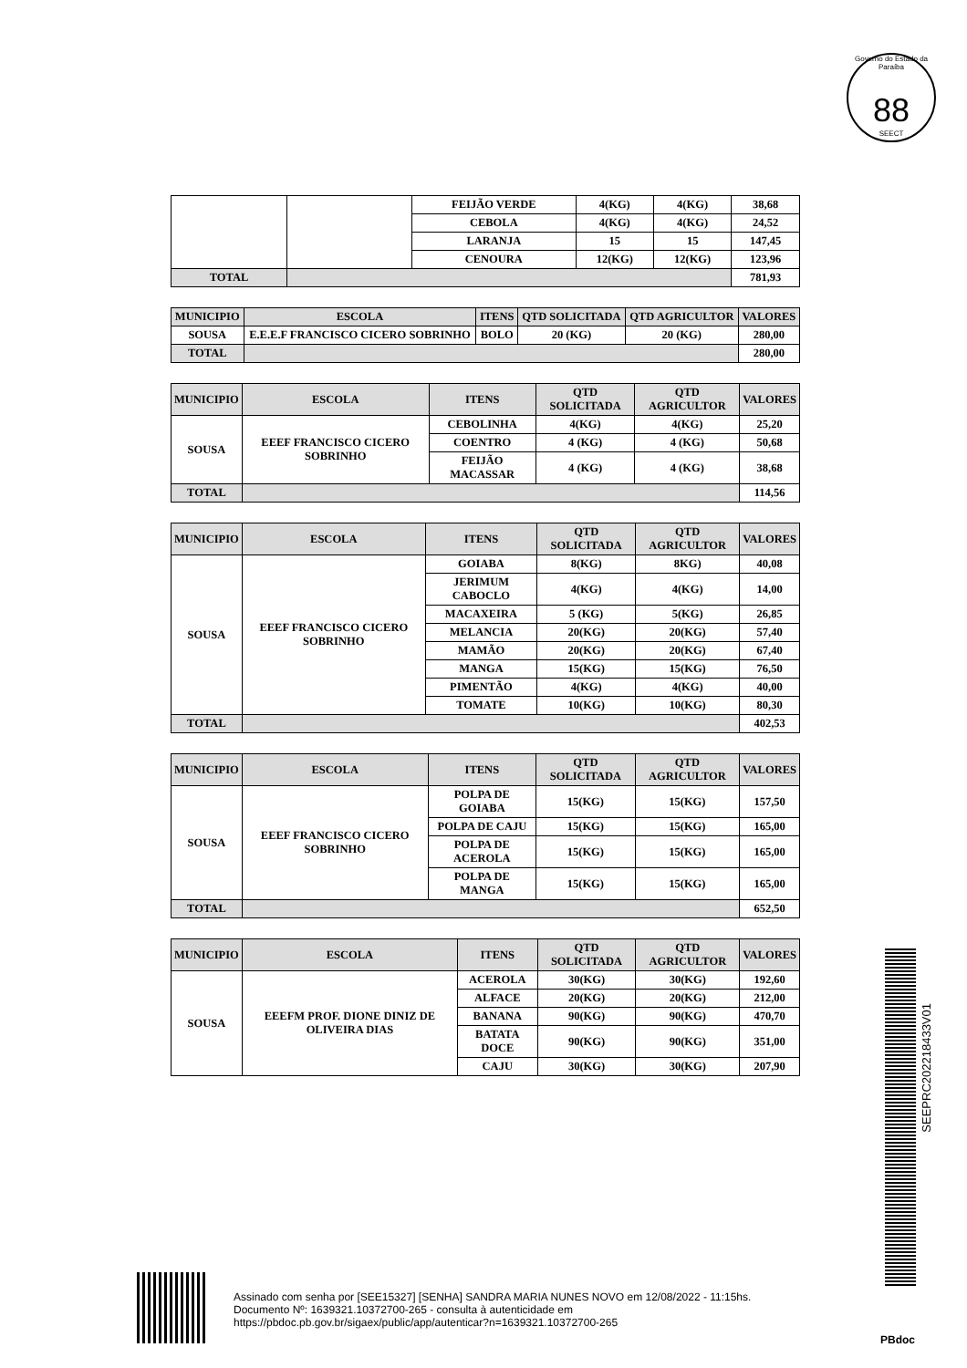Governo do Estado da Paraíba
88
SEECT
| | | FEIJÃO VERDE | 4(KG) | 4(KG) | 38,68 |
| | | CEBOLA | 4(KG) | 4(KG) | 24,52 |
| | | LARANJA | 15 | 15 | 147,45 |
| | | CENOURA | 12(KG) | 12(KG) | 123,96 |
| TOTAL | | | | | 781,93 |
| MUNICIPIO | ESCOLA | ITENS | QTD SOLICITADA | QTD AGRICULTOR | VALORES |
| --- | --- | --- | --- | --- | --- |
| SOUSA | E.E.E.F FRANCISCO CICERO SOBRINHO | BOLO | 20 (KG) | 20 (KG) | 280,00 |
| TOTAL | | | | | 280,00 |
| MUNICIPIO | ESCOLA | ITENS | QTD SOLICITADA | QTD AGRICULTOR | VALORES |
| --- | --- | --- | --- | --- | --- |
| SOUSA | EEEF FRANCISCO CICERO SOBRINHO | CEBOLINHA | 4(KG) | 4(KG) | 25,20 |
| | | COENTRO | 4 (KG) | 4 (KG) | 50,68 |
| | | FEIJÃO MACASSAR | 4 (KG) | 4 (KG) | 38,68 |
| TOTAL | | | | | 114,56 |
| MUNICIPIO | ESCOLA | ITENS | QTD SOLICITADA | QTD AGRICULTOR | VALORES |
| --- | --- | --- | --- | --- | --- |
| SOUSA | EEEF FRANCISCO CICERO SOBRINHO | GOIABA | 8(KG) | 8KG) | 40,08 |
| | | JERIMUM CABOCLO | 4(KG) | 4(KG) | 14,00 |
| | | MACAXEIRA | 5 (KG) | 5(KG) | 26,85 |
| | | MELANCIA | 20(KG) | 20(KG) | 57,40 |
| | | MAMÃO | 20(KG) | 20(KG) | 67,40 |
| | | MANGA | 15(KG) | 15(KG) | 76,50 |
| | | PIMENTÃO | 4(KG) | 4(KG) | 40,00 |
| | | TOMATE | 10(KG) | 10(KG) | 80,30 |
| TOTAL | | | | | 402,53 |
| MUNICIPIO | ESCOLA | ITENS | QTD SOLICITADA | QTD AGRICULTOR | VALORES |
| --- | --- | --- | --- | --- | --- |
| SOUSA | EEEF FRANCISCO CICERO SOBRINHO | POLPA DE GOIABA | 15(KG) | 15(KG) | 157,50 |
| | | POLPA DE CAJU | 15(KG) | 15(KG) | 165,00 |
| | | POLPA DE ACEROLA | 15(KG) | 15(KG) | 165,00 |
| | | POLPA DE MANGA | 15(KG) | 15(KG) | 165,00 |
| TOTAL | | | | | 652,50 |
| MUNICIPIO | ESCOLA | ITENS | QTD SOLICITADA | QTD AGRICULTOR | VALORES |
| --- | --- | --- | --- | --- | --- |
| SOUSA | EEEFM PROF. DIONE DINIZ DE OLIVEIRA DIAS | ACEROLA | 30(KG) | 30(KG) | 192,60 |
| | | ALFACE | 20(KG) | 20(KG) | 212,00 |
| | | BANANA | 90(KG) | 90(KG) | 470,70 |
| | | BATATA DOCE | 90(KG) | 90(KG) | 351,00 |
| | | CAJU | 30(KG) | 30(KG) | 207,90 |
SEEPRC202218433V01
Assinado com senha por [SEE15327] [SENHA] SANDRA MARIA NUNES NOVO em 12/08/2022 - 11:15hs.
Documento Nº: 1639321.10372700-265 - consulta à autenticidade em
https://pbdoc.pb.gov.br/sigaex/public/app/autenticar?n=1639321.10372700-265
PBdoc